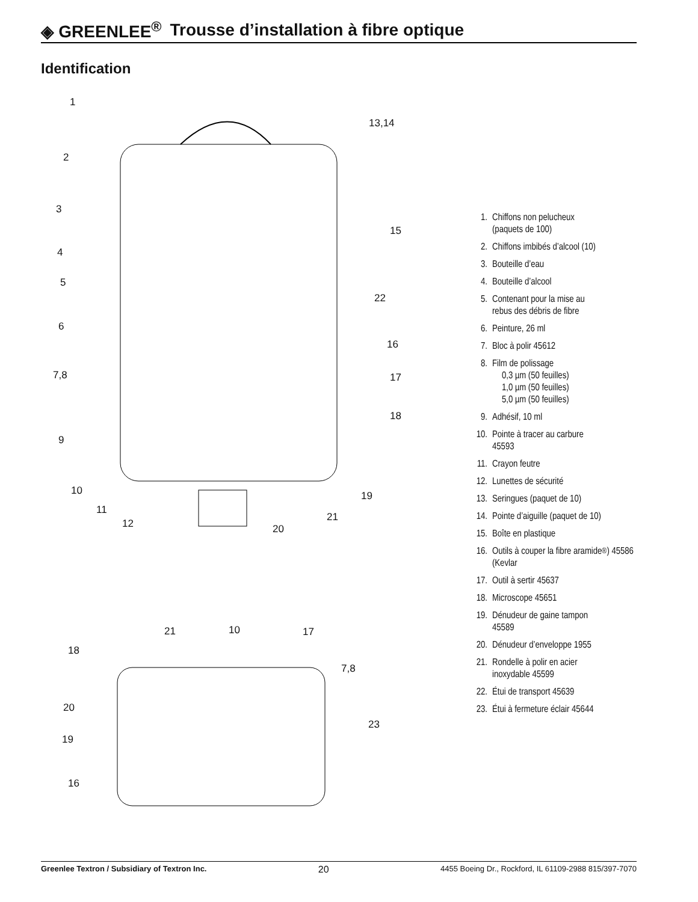◈ GREENLEE<sup>®</sup> Trousse d’installation à fibre optique
Identification
1
13,14
2
3
15
4
5
22
6
16
7,8 17
18
9
10 19
11
21
12 20
21 10 17
18
7,8
20
23
19
16
1. Chiffons non pelucheux
(paquets de 100)
2. Chiffons imbibés d’alcool (10)
3. Bouteille d’eau
4. Bouteille d’alcool
5. Contenant pour la mise au
rebus des débris de fibre
6. Peinture, 26 ml
7. Bloc à polir 45612
8. Film de polissage
0,3 µm (50 feuilles)
1,0 µm (50 feuilles)
5,0 µm (50 feuilles)
9. Adhésif, 10 ml
10. Pointe à tracer au carbure
45593
11. Crayon feutre
12. Lunettes de sécurité
13. Seringues (paquet de 10)
14. Pointe d’aiguille (paquet de 10)
15. Boîte en plastique
16. Outils à couper la fibre aramide
(Kevlar<sup>®</sup>) 45586
17. Outil à sertir 45637
18. Microscope 45651
19. Dénudeur de gaine tampon
45589
20. Dénudeur d’enveloppe 1955
21. Rondelle à polir en acier
inoxydable 45599
22. Étui de transport 45639
23. Étui à fermeture éclair 45644
Greenlee Textron / Subsidiary of Textron Inc. 20 4455 Boeing Dr., Rockford, IL 61109-2988 815/397-7070